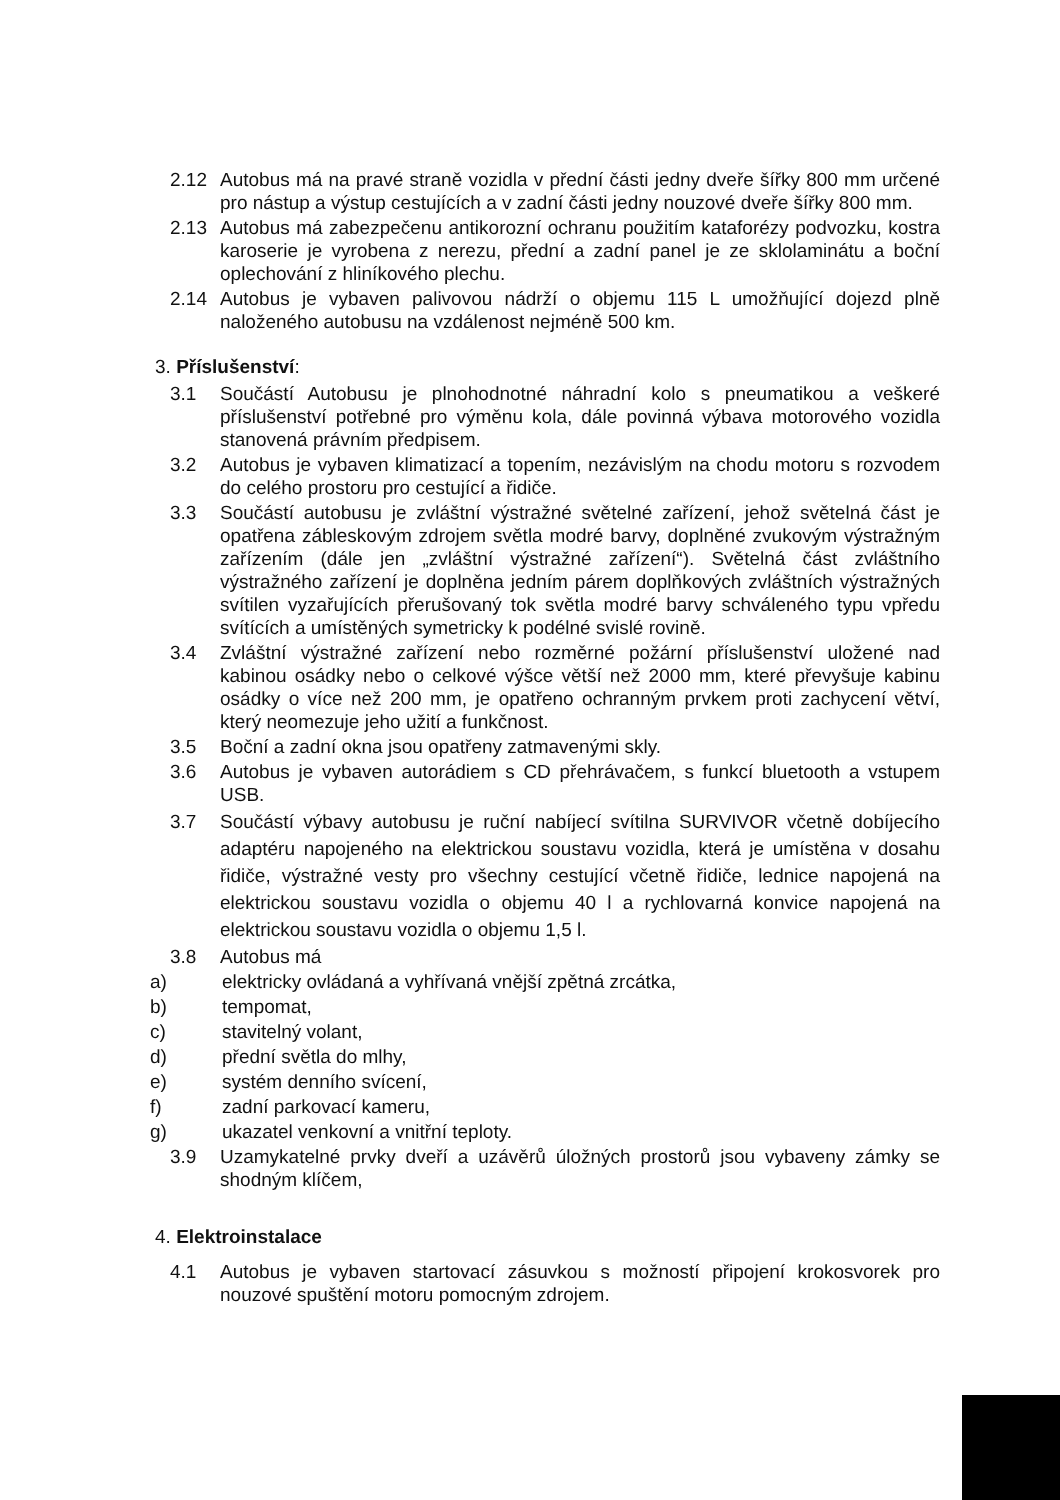2.12 Autobus má na pravé straně vozidla v přední části jedny dveře šířky 800 mm určené pro nástup a výstup cestujících a v zadní části jedny nouzové dveře šířky 800 mm.
2.13 Autobus má zabezpečenu antikorozní ochranu použitím kataforézy podvozku, kostra karoserie je vyrobena z nerezu, přední a zadní panel je ze sklolaminátu a boční oplechování z hliníkového plechu.
2.14 Autobus je vybaven palivovou nádrží o objemu 115 L umožňující dojezd plně naloženého autobusu na vzdálenost nejméně 500 km.
3. Příslušenství:
3.1 Součástí Autobusu je plnohodnotné náhradní kolo s pneumatikou a veškeré příslušenství potřebné pro výměnu kola, dále povinná výbava motorového vozidla stanovená právním předpisem.
3.2 Autobus je vybaven klimatizací a topením, nezávislým na chodu motoru s rozvodem do celého prostoru pro cestující a řidiče.
3.3 Součástí autobusu je zvláštní výstražné světelné zařízení, jehož světelná část je opatřena zábleskovým zdrojem světla modré barvy, doplněné zvukovým výstražným zařízením (dále jen „zvláštní výstražné zařízení“). Světelná část zvláštního výstražného zařízení je doplněna jedním párem doplňkových zvláštních výstražných svítilen vyzařujících přerušovaný tok světla modré barvy schváleného typu vpředu svítících a umístěných symetricky k podélné svislé rovině.
3.4 Zvláštní výstražné zařízení nebo rozměrné požární příslušenství uložené nad kabinou osádky nebo o celkové výšce větší než 2000 mm, které převyšuje kabinu osádky o více než 200 mm, je opatřeno ochranným prvkem proti zachycení větví, který neomezuje jeho užití a funkčnost.
3.5 Boční a zadní okna jsou opatřeny zatmavenými skly.
3.6 Autobus je vybaven autorádiem s CD přehrávačem, s funkcí bluetooth a vstupem USB.
3.7 Součástí výbavy autobusu je ruční nabíjecí svítilna SURVIVOR včetně dobíjecího adaptéru napojeného na elektrickou soustavu vozidla, která je umístěna v dosahu řidiče, výstražné vesty pro všechny cestující včetně řidiče, lednice napojená na elektrickou soustavu vozidla o objemu 40 l a rychlovarná konvice napojená na elektrickou soustavu vozidla o objemu 1,5 l.
3.8 Autobus má
a) elektricky ovládaná a vyhřívaná vnější zpětná zrcátka,
b) tempomat,
c) stavitelný volant,
d) přední světla do mlhy,
e) systém denního svícení,
f) zadní parkovací kameru,
g) ukazatel venkovní a vnitřní teploty.
3.9 Uzamykatelné prvky dveří a uzávěrů úložných prostorů jsou vybaveny zámky se shodným klíčem,
4. Elektroinstalace
4.1 Autobus je vybaven startovací zásuvkou s možností připojení krokosvorek pro nouzové spuštění motoru pomocným zdrojem.